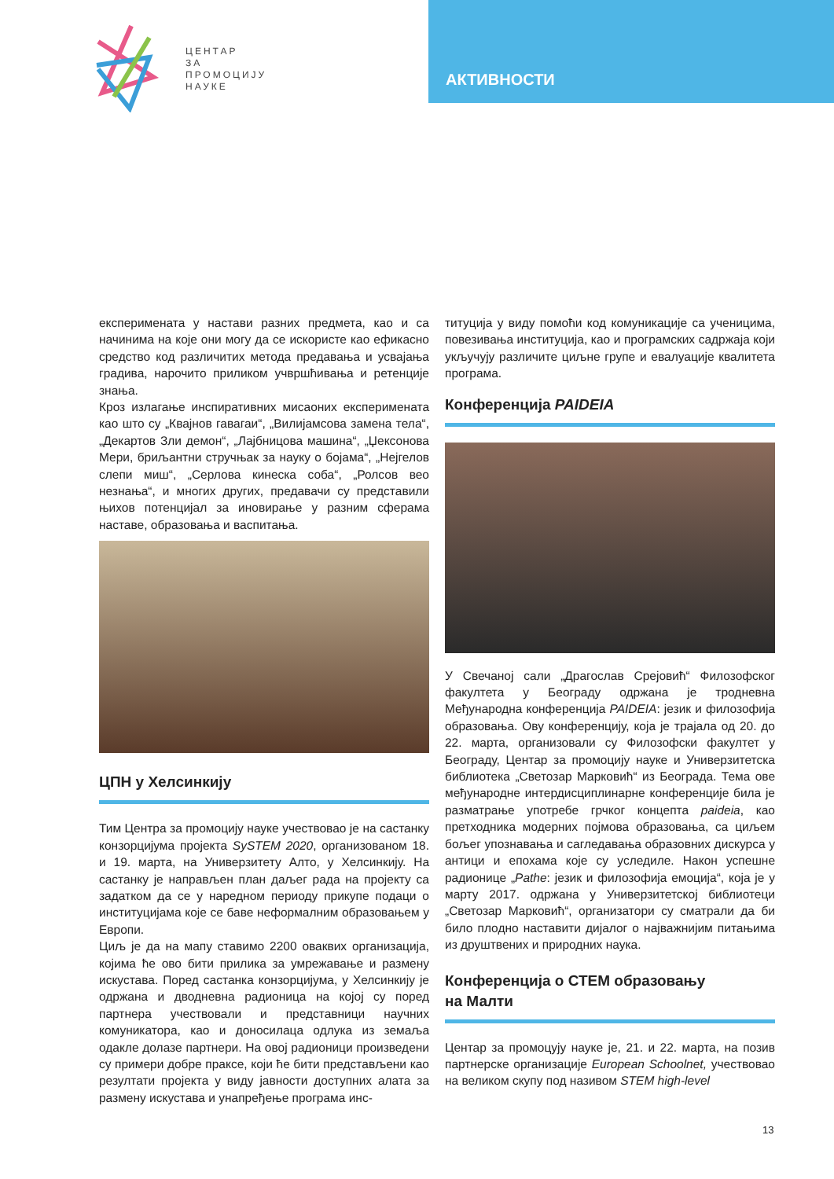ЦЕНТАР
ЗА
ПРОМОЦИЈУ
НАУКЕ
АКТИВНОСТИ
експеримената у настави разних предмета, као и са начинима на које они могу да се искористе као ефикасно средство код различитих метода предавања и усвајања градива, нарочито приликом учвршћивања и ретенције знања.
Кроз излагање инспиративних мисаоних експеримената као што су „Квајнов гавагаи“, „Вилијамсова замена тела“, „Декартов Зли демон“, „Лајбницова машина“, „Џексонова Мери, бриљантни стручњак за науку о бојама“, „Нејгелов слепи миш“, „Серлова кинеска соба“, „Ролсов вео незнања“, и многих других, предавачи су представили њихов потенцијал за иновирање у разним сферама наставе, образовања и васпитања.
ЦПН у Хелсинкију
Тим Центра за промоцију науке учествовао је на састанку конзорцијума пројекта SySTEM 2020, организованом 18. и 19. марта, на Универзитету Алто, у Хелсинкију. На састанку је направљен план даљег рада на пројекту са задатком да се у наредном периоду прикупе подаци о институцијама које се баве неформалним образовањем у Европи.
Циљ је да на мапу ставимо 2200 оваквих организација, којима ће ово бити прилика за умрежавање и размену искустава. Поред састанка конзорцијума, у Хелсинкију је одржана и дводневна радионица на којој су поред партнера учествовали и представници научних комуникатора, као и доносилаца одлука из земаља одакле долазе партнери. На овој радионици произведени су примери добре праксе, који ће бити представљени као резултати пројекта у виду јавности доступних алата за размену искустава и унапређење програма инс-
титуција у виду помоћи код комуникације са ученицима, повезивања институција, као и програмских садржаја који укључују различите циљне групе и евалуације квалитета програма.
Конференција PAIDEIA
У Свечаној сали „Драгослав Срејовић“ Филозофског факултета у Београду одржана је тродневна Међународна конференција PAIDEIA: језик и филозофија образовања. Ову конференцију, која је трајала од 20. до 22. марта, организовали су Филозофски факултет у Београду, Центар за промоцију науке и Универзитетска библиотека „Светозар Марковић“ из Београда. Тема ове међународне интердисциплинарне конференције била је разматрање употребе грчког концепта paideia, као претходника модерних појмова образовања, са циљем бољег упознавања и сагледавања образовних дискурса у антици и епохама које су уследиле. Након успешне радионице „Pathe: језик и филозофија емоција“, која је у марту 2017. одржана у Универзитетској библиотеци „Светозар Марковић“, организатори су сматрали да би било плодно наставити дијалог о најважнијим питањима из друштвених и природних наука.
Конференција о СТЕМ образовању
на Малти
Центар за промоцују науке је, 21. и 22. марта, на позив партнерске организације European Schoolnet, учествовао на великом скупу под називом STEM high-level
13